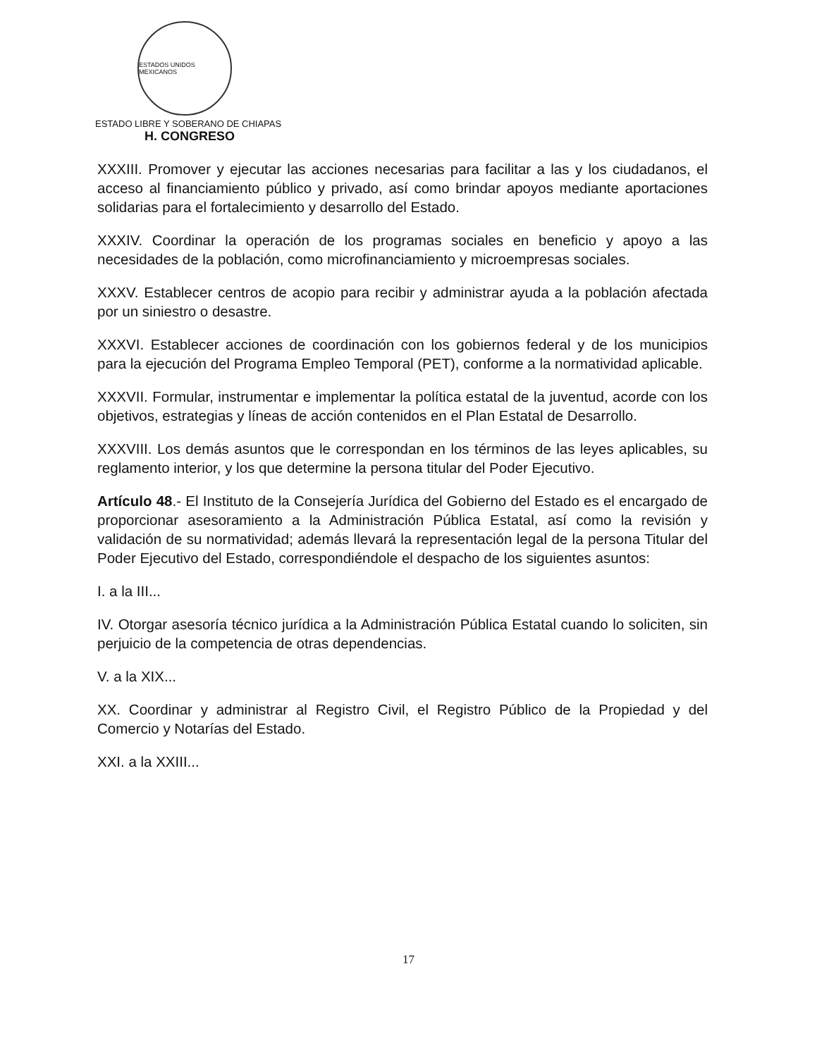ESTADOS UNIDOS MEXICANOS
ESTADO LIBRE Y SOBERANO DE CHIAPAS
H. CONGRESO
XXXIII. Promover y ejecutar las acciones necesarias para facilitar a las y los ciudadanos, el acceso al financiamiento público y privado, así como brindar apoyos mediante aportaciones solidarias para el fortalecimiento y desarrollo del Estado.
XXXIV. Coordinar la operación de los programas sociales en beneficio y apoyo a las necesidades de la población, como microfinanciamiento y microempresas sociales.
XXXV. Establecer centros de acopio para recibir y administrar ayuda a la población afectada por un siniestro o desastre.
XXXVI. Establecer acciones de coordinación con los gobiernos federal y de los municipios para la ejecución del Programa Empleo Temporal (PET), conforme a la normatividad aplicable.
XXXVII. Formular, instrumentar e implementar la política estatal de la juventud, acorde con los objetivos, estrategias y líneas de acción contenidos en el Plan Estatal de Desarrollo.
XXXVIII. Los demás asuntos que le correspondan en los términos de las leyes aplicables, su reglamento interior, y los que determine la persona titular del Poder Ejecutivo.
Artículo 48.- El Instituto de la Consejería Jurídica del Gobierno del Estado es el encargado de proporcionar asesoramiento a la Administración Pública Estatal, así como la revisión y validación de su normatividad; además llevará la representación legal de la persona Titular del Poder Ejecutivo del Estado, correspondiéndole el despacho de los siguientes asuntos:
I. a la III...
IV. Otorgar asesoría técnico jurídica a la Administración Pública Estatal cuando lo soliciten, sin perjuicio de la competencia de otras dependencias.
V. a la XIX...
XX. Coordinar y administrar al Registro Civil, el Registro Público de la Propiedad y del Comercio y Notarías del Estado.
XXI. a la XXIII...
17